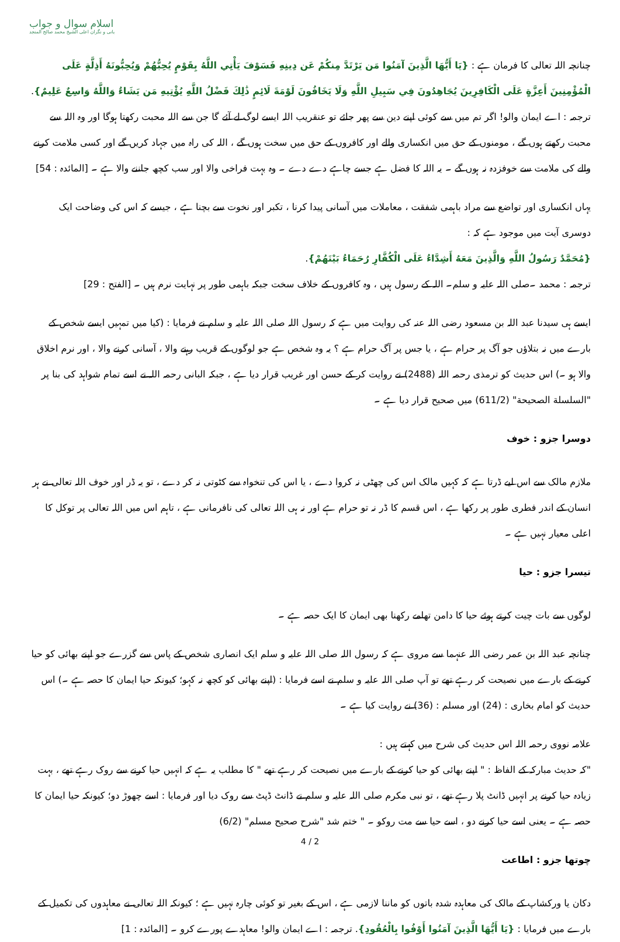اسلام سوال و جواب
بانی و نگران اعلی الشیخ محمد صالح المنجد
چنانچہ اللہ تعالی کا فرمان ہے : {يَا أَيُّهَا الَّذِينَ آمَنُوا مَن يَرْتَدَّ مِنكُمْ عَن دِينِهِ فَسَوْفَ يَأْتِي اللَّهُ بِقَوْمٍ يُحِبُّهُمْ وَيُحِبُّونَهُ أَذِلَّةٍ عَلَى الْمُؤْمِنِينَ أَعِزَّةٍ عَلَى الْكَافِرِينَ يُجَاهِدُونَ فِي سَبِيلِ اللَّهِ وَلَا يَخَافُونَ لَوْمَةَ لَائِمٍ ذَٰلِكَ فَضْلُ اللَّهِ يُؤْتِيهِ مَن يَشَاءُ وَاللَّهُ وَاسِعٌ عَلِيمٌ}.
ترجمہ : اے ایمان والو! اگر تم میں سے کوئی اپنے دین سے پھر جائے تو عنقریب اللہ ایسے لوگ لے آئے گا جن سے اللہ محبت رکھتا ہوگا اور وہ اللہ سے محبت رکھتے ہوں گے ، مومنوں کے حق میں انکساری والے اور کافروں کے حق میں سخت ہوں گے ، اللہ کی راہ میں جہاد کریں گے اور کسی ملامت کرنے والے کی ملامت سے خوفزدہ نہ ہوں گے ۔ یہ اللہ کا فضل ہے جسے چاہے دے دے ۔ وہ بہت فراخی والا اور سب کچھ جاننے والا ہے ۔ [المائدہ : 54]
یہاں انکساری اور تواضع سے مراد باہمی شفقت ، معاملات میں آسانی پیدا کرنا ، تکبر اور نخوت سے بچنا ہے ، جیسے کہ اس کی وضاحت ایک دوسری آیت میں موجود ہے کہ :
{مُحَمَّدٌ رَسُولُ اللَّهِ وَالَّذِينَ مَعَهُ أَشِدَّاءُ عَلَى الْكُفَّارِ رُحَمَاءُ بَيْنَهُمْ}.
ترجمہ : محمد ۔صلی اللہ علیہ و سلم۔ اللہ کے رسول ہیں ، وہ کافروں کے خلاف سخت جبکہ باہمی طور پر نہایت نرم ہیں ۔ [الفتح : 29]
ایسے ہی سیدنا عبد اللہ بن مسعود رضی اللہ عنہ کی روایت میں ہے کہ رسول اللہ صلی اللہ علیہ و سلم نے فرمایا : (کیا میں تمہیں ایسے شخص کے بارے میں نہ بتلاؤں جو آگ پر حرام ہے ، یا جس پر آگ حرام ہے ؟ یہ وہ شخص ہے جو لوگوں کے قریب رہنے والا ، آسانی کرنے والا ، اور نرم اخلاق والا ہو ۔) اس حدیث کو ترمذی رحمہ اللہ (2488) نے روایت کر کے حسن اور غریب قرار دیا ہے ، جبکہ البانی رحمہ اللہ نے اسے تمام شواہد کی بنا پر "السلسلة الصحيحة" (611/2) میں صحیح قرار دیا ہے ۔
دوسرا جزو : خوف
ملازم مالک سے اس لیے ڈرتا ہے کہ کہیں مالک اس کی چھٹی نہ کروا دے ، یا اس کی تنخواہ سے کٹوتی نہ کر دے ، تو یہ ڈر اور خوف اللہ تعالی نے ہر انسان کے اندر فطری طور پر رکھا ہے ، اس قسم کا ڈر نہ تو حرام ہے اور نہ ہی اللہ تعالی کی نافرمانی ہے ، تاہم اس میں اللہ تعالی پر توکل کا اعلی معیار نہیں ہے ۔
تیسرا جزو : حیا
لوگوں سے بات چیت کرتے ہوئے حیا کا دامن تھامے رکھنا بھی ایمان کا ایک حصہ ہے ۔
چنانچہ عبد اللہ بن عمر رضی اللہ عنہما سے مروی ہے کہ رسول اللہ صلی اللہ علیہ و سلم ایک انصاری شخص کے پاس سے گزرے جو اپنے بھائی کو حیا کرنے کے بارے میں نصیحت کر رہے تھے تو آپ صلی اللہ علیہ و سلم نے اسے فرمایا : (اپنے بھائی کو کچھ نہ کہو؛ کیونکہ حیا ایمان کا حصہ ہے ۔) اس حدیث کو امام بخاری : (24) اور مسلم : (36) نے روایت کیا ہے ۔
علامہ نووی رحمہ اللہ اس حدیث کی شرح میں کہتے ہیں :
"کہ حدیث مبارکہ کے الفاظ : " اپنے بھائی کو حیا کرنے کے بارے میں نصیحت کر رہے تھے " کا مطلب یہ ہے کہ انہیں حیا کرنے سے روک رہے تھے ، بہت زیادہ حیا کرنے پر انہیں ڈانٹ پلا رہے تھے ، تو نبی مکرم صلی اللہ علیہ و سلم نے ڈانٹ ڈپٹ سے روک دیا اور فرمایا : اسے چھوڑ دو؛ کیونکہ حیا ایمان کا حصہ ہے ۔ یعنی اسے حیا کرنے دو ، اسے حیا سے مت روکو ۔ " ختم شد "شرح صحیح مسلم" (6/2)
چوتھا جزو : اطاعت
دکان یا ورکشاپ کے مالک کی معاہدہ شدہ باتوں کو ماننا لازمی ہے ، اس کے بغیر تو کوئی چارہ نہیں ہے ؛ کیونکہ اللہ تعالی نے معاہدوں کی تکمیل کے بارے میں فرمایا : {يَا أَيُّهَا الَّذِينَ آمَنُوا أَوْفُوا بِالْعُقُودِ}. ترجمہ : اے ایمان والو! معاہدے پورے کرو ۔ [المائدہ : 1]
4 / 2